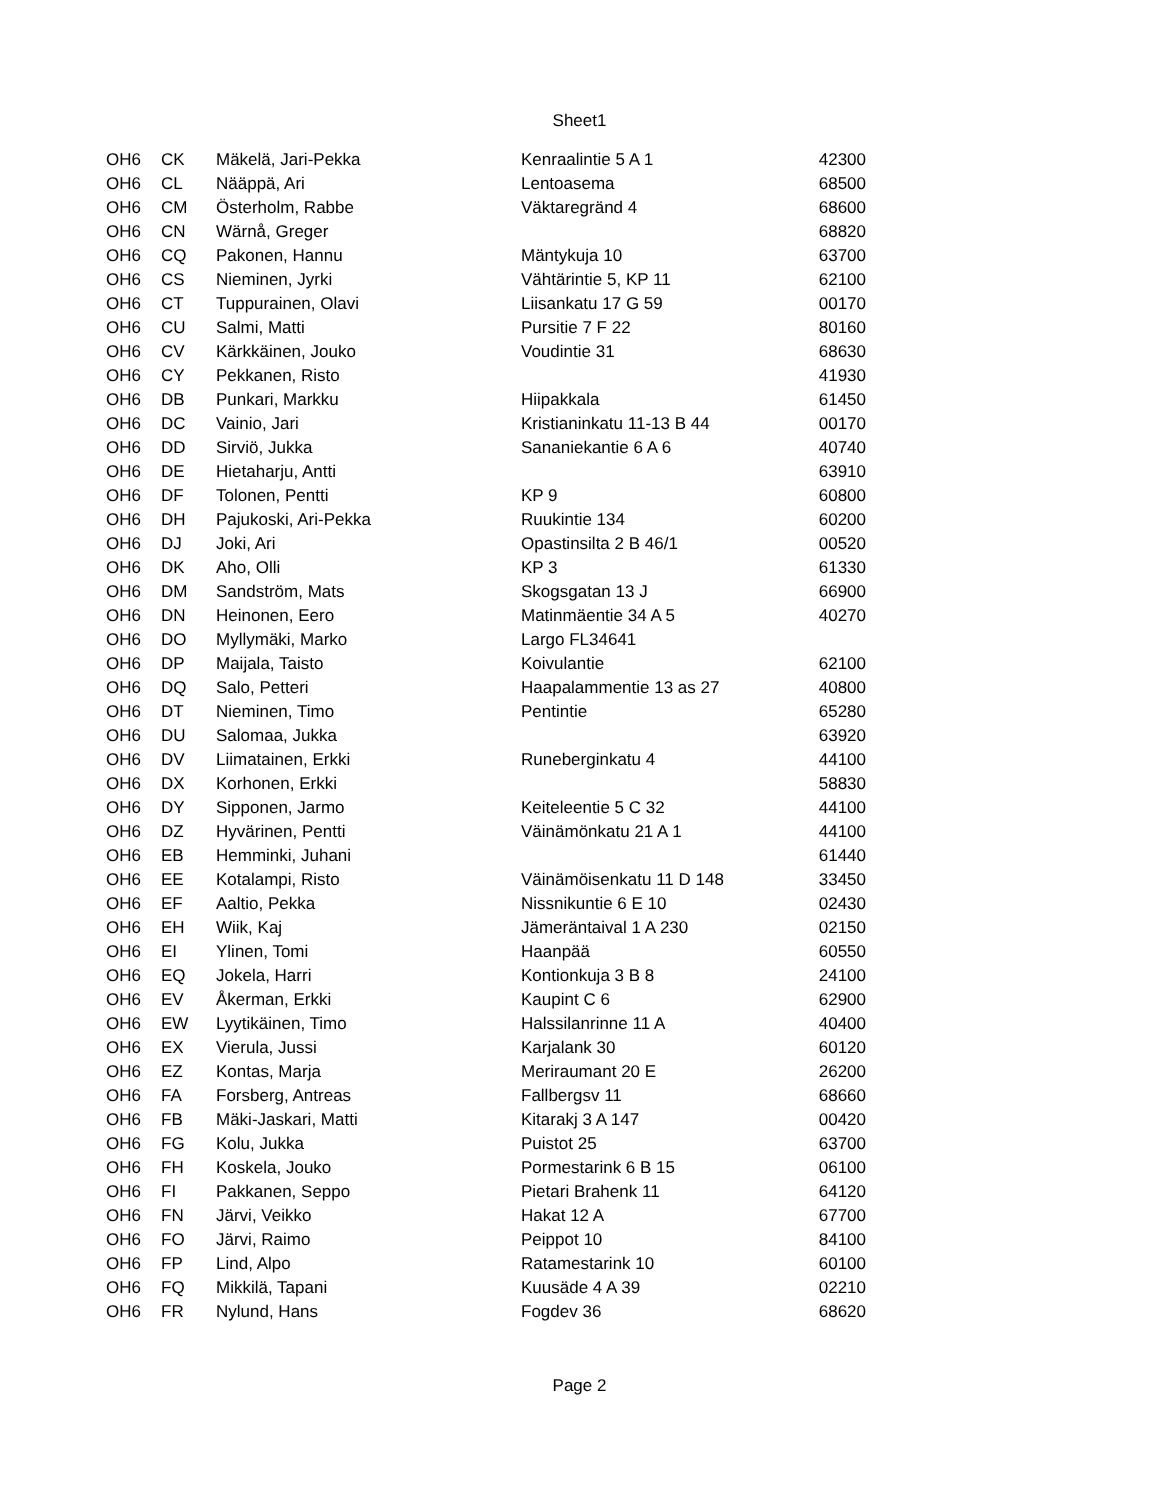Sheet1
| OH6 | CK | Mäkelä, Jari-Pekka | Kenraalintie 5 A 1 | 42300 |
| OH6 | CL | Nääppä, Ari | Lentoasema | 68500 |
| OH6 | CM | Österholm, Rabbe | Väktaregränd 4 | 68600 |
| OH6 | CN | Wärnå, Greger | | 68820 |
| OH6 | CQ | Pakonen, Hannu | Mäntykuja 10 | 63700 |
| OH6 | CS | Nieminen, Jyrki | Vähtärintie 5, KP 11 | 62100 |
| OH6 | CT | Tuppurainen, Olavi | Liisankatu 17 G 59 | 00170 |
| OH6 | CU | Salmi, Matti | Pursitie 7 F 22 | 80160 |
| OH6 | CV | Kärkkäinen, Jouko | Voudintie 31 | 68630 |
| OH6 | CY | Pekkanen, Risto | | 41930 |
| OH6 | DB | Punkari, Markku | Hiipakkala | 61450 |
| OH6 | DC | Vainio, Jari | Kristianinkatu 11-13 B 44 | 00170 |
| OH6 | DD | Sirviö, Jukka | Sananiekantie 6 A 6 | 40740 |
| OH6 | DE | Hietaharju, Antti | | 63910 |
| OH6 | DF | Tolonen, Pentti | KP 9 | 60800 |
| OH6 | DH | Pajukoski, Ari-Pekka | Ruukintie 134 | 60200 |
| OH6 | DJ | Joki, Ari | Opastinsilta 2 B 46/1 | 00520 |
| OH6 | DK | Aho, Olli | KP 3 | 61330 |
| OH6 | DM | Sandström, Mats | Skogsgatan 13 J | 66900 |
| OH6 | DN | Heinonen, Eero | Matinmäentie 34 A 5 | 40270 |
| OH6 | DO | Myllymäki, Marko | Largo FL34641 | |
| OH6 | DP | Maijala, Taisto | Koivulantie | 62100 |
| OH6 | DQ | Salo, Petteri | Haapalammentie 13 as 27 | 40800 |
| OH6 | DT | Nieminen, Timo | Pentintie | 65280 |
| OH6 | DU | Salomaa, Jukka | | 63920 |
| OH6 | DV | Liimatainen, Erkki | Runeberginkatu 4 | 44100 |
| OH6 | DX | Korhonen, Erkki | | 58830 |
| OH6 | DY | Sipponen, Jarmo | Keiteleentie 5 C 32 | 44100 |
| OH6 | DZ | Hyvärinen, Pentti | Väinämönkatu 21 A 1 | 44100 |
| OH6 | EB | Hemminki, Juhani | | 61440 |
| OH6 | EE | Kotalampi, Risto | Väinämöisenkatu 11 D 148 | 33450 |
| OH6 | EF | Aaltio, Pekka | Nissnikuntie 6 E 10 | 02430 |
| OH6 | EH | Wiik, Kaj | Jämeräntaival 1 A 230 | 02150 |
| OH6 | EI | Ylinen, Tomi | Haanpää | 60550 |
| OH6 | EQ | Jokela, Harri | Kontionkuja 3 B 8 | 24100 |
| OH6 | EV | Åkerman, Erkki | Kaupint C 6 | 62900 |
| OH6 | EW | Lyytikäinen, Timo | Halssilanrinne 11 A | 40400 |
| OH6 | EX | Vierula, Jussi | Karjalank 30 | 60120 |
| OH6 | EZ | Kontas, Marja | Meriraumant 20 E | 26200 |
| OH6 | FA | Forsberg, Antreas | Fallbergsv 11 | 68660 |
| OH6 | FB | Mäki-Jaskari, Matti | Kitarakj 3 A 147 | 00420 |
| OH6 | FG | Kolu, Jukka | Puistot 25 | 63700 |
| OH6 | FH | Koskela, Jouko | Pormestarink 6 B 15 | 06100 |
| OH6 | FI | Pakkanen, Seppo | Pietari Brahenk 11 | 64120 |
| OH6 | FN | Järvi, Veikko | Hakat 12 A | 67700 |
| OH6 | FO | Järvi, Raimo | Peippot 10 | 84100 |
| OH6 | FP | Lind, Alpo | Ratamestarink 10 | 60100 |
| OH6 | FQ | Mikkilä, Tapani | Kuusäde 4 A 39 | 02210 |
| OH6 | FR | Nylund, Hans | Fogdev 36 | 68620 |
Page 2